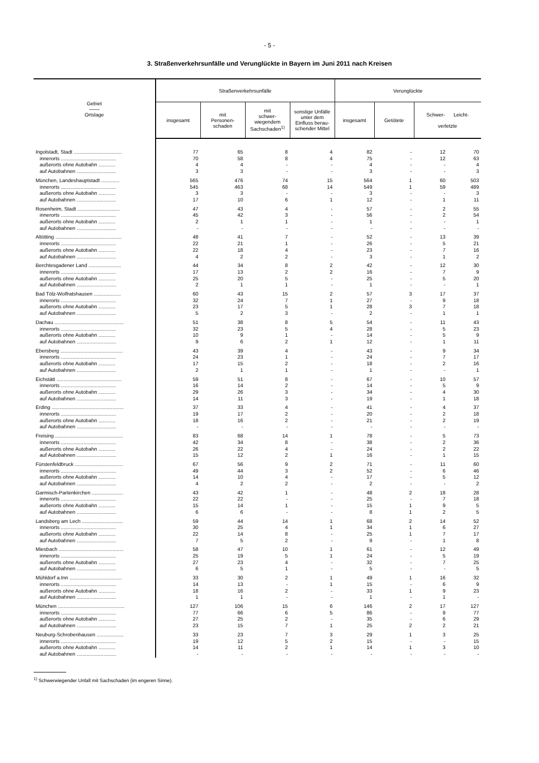- 5 -
3. Straßenverkehrsunfälle und Verunglückte in Bayern im Juni 2011 nach Kreisen
| Gebiet —— Ortslage | Straßenverkehrsunfälle | | | | Verunglückte | | | |
| --- | --- | --- | --- | --- | --- | --- | --- | --- |
| | insgesamt | mit Personen- schaden | mit schwer- wiegendem Sachschaden<sup>1)</sup> | sonstige Unfälle unter dem Einfluss berau- schender Mittel | insgesamt | Getötete | Schwer- Leicht- verletzte | |
| Ingolstadt, Stadt .................................. | 77 | 65 | 8 | 4 | 82 | - | 12 | 70 |
| innerorts ....................................... | 70 | 58 | 8 | 4 | 75 | - | 12 | 63 |
| außerorts ohne Autobahn ............ | 4 | 4 | - | - | 4 | - | - | 4 |
| auf Autobahnen ............................ | 3 | 3 | - | - | 3 | - | - | 3 |
| München, Landeshauptstadt ............. | 565 | 476 | 74 | 15 | 564 | 1 | 60 | 503 |
| innerorts ....................................... | 545 | 463 | 68 | 14 | 549 | 1 | 59 | 489 |
| außerorts ohne Autobahn ............ | 3 | 3 | - | - | 3 | - | - | 3 |
| auf Autobahnen ............................ | 17 | 10 | 6 | 1 | 12 | - | 1 | 11 |
| Rosenheim, Stadt .............................. | 47 | 43 | 4 | - | 57 | - | 2 | 55 |
| innerorts ....................................... | 45 | 42 | 3 | - | 56 | - | 2 | 54 |
| außerorts ohne Autobahn ............ | 2 | 1 | 1 | - | 1 | - | - | 1 |
| auf Autobahnen ............................ | - | - | - | - | - | - | - | - |
| Altötting ............................................... | 48 | 41 | 7 | - | 52 | - | 13 | 39 |
| innerorts ....................................... | 22 | 21 | 1 | - | 26 | - | 5 | 21 |
| außerorts ohne Autobahn ............ | 22 | 18 | 4 | - | 23 | - | 7 | 16 |
| auf Autobahnen ............................ | 4 | 2 | 2 | - | 3 | - | 1 | 2 |
| Berchtesgadener Land ....................... | 44 | 34 | 8 | 2 | 42 | - | 12 | 30 |
| innerorts ....................................... | 17 | 13 | 2 | 2 | 16 | - | 7 | 9 |
| außerorts ohne Autobahn ............ | 25 | 20 | 5 | - | 25 | - | 5 | 20 |
| auf Autobahnen ............................ | 2 | 1 | 1 | - | 1 | - | - | 1 |
| Bad Tölz-Wolfratshausen ................... | 60 | 43 | 15 | 2 | 57 | 3 | 17 | 37 |
| innerorts ....................................... | 32 | 24 | 7 | 1 | 27 | - | 9 | 18 |
| außerorts ohne Autobahn ............ | 23 | 17 | 5 | 1 | 28 | 3 | 7 | 18 |
| auf Autobahnen ............................ | 5 | 2 | 3 | - | 2 | - | 1 | 1 |
| Dachau ................................................. | 51 | 38 | 8 | 5 | 54 | - | 11 | 43 |
| innerorts ....................................... | 32 | 23 | 5 | 4 | 28 | - | 5 | 23 |
| außerorts ohne Autobahn ............ | 10 | 9 | 1 | - | 14 | - | 5 | 9 |
| auf Autobahnen ............................ | 9 | 6 | 2 | 1 | 12 | - | 1 | 11 |
| Ebersberg ............................................ | 43 | 39 | 4 | - | 43 | - | 9 | 34 |
| innerorts ....................................... | 24 | 23 | 1 | - | 24 | - | 7 | 17 |
| außerorts ohne Autobahn ............ | 17 | 15 | 2 | - | 18 | - | 2 | 16 |
| auf Autobahnen ............................ | 2 | 1 | 1 | - | 1 | - | - | 1 |
| Eichstätt .............................................. | 59 | 51 | 8 | - | 67 | - | 10 | 57 |
| innerorts ....................................... | 16 | 14 | 2 | - | 14 | - | 5 | 9 |
| außerorts ohne Autobahn ............ | 29 | 26 | 3 | - | 34 | - | 4 | 30 |
| auf Autobahnen ............................ | 14 | 11 | 3 | - | 19 | - | 1 | 18 |
| Erding ................................................... | 37 | 33 | 4 | - | 41 | - | 4 | 37 |
| innerorts ....................................... | 19 | 17 | 2 | - | 20 | - | 2 | 18 |
| außerorts ohne Autobahn ............ | 18 | 16 | 2 | - | 21 | - | 2 | 19 |
| auf Autobahnen ............................ | - | - | - | - | - | - | - | - |
| Freising ................................................ | 83 | 68 | 14 | 1 | 78 | - | 5 | 73 |
| innerorts ....................................... | 42 | 34 | 8 | - | 38 | - | 2 | 36 |
| außerorts ohne Autobahn ............ | 26 | 22 | 4 | - | 24 | - | 2 | 22 |
| auf Autobahnen ............................ | 15 | 12 | 2 | 1 | 16 | - | 1 | 15 |
| Fürstenfeldbruck .................................. | 67 | 56 | 9 | 2 | 71 | - | 11 | 60 |
| innerorts ....................................... | 49 | 44 | 3 | 2 | 52 | - | 6 | 46 |
| außerorts ohne Autobahn ............ | 14 | 10 | 4 | - | 17 | - | 5 | 12 |
| auf Autobahnen ............................ | 4 | 2 | 2 | - | 2 | - | - | 2 |
| Garmisch-Partenkirchen ...................... | 43 | 42 | 1 | - | 48 | 2 | 18 | 28 |
| innerorts ....................................... | 22 | 22 | - | - | 25 | - | 7 | 18 |
| außerorts ohne Autobahn ............ | 15 | 14 | 1 | - | 15 | 1 | 9 | 5 |
| auf Autobahnen ............................ | 6 | 6 | - | - | 8 | 1 | 2 | 5 |
| Landsberg am Lech ............................. | 59 | 44 | 14 | 1 | 68 | 2 | 14 | 52 |
| innerorts ....................................... | 30 | 25 | 4 | 1 | 34 | 1 | 6 | 27 |
| außerorts ohne Autobahn ............ | 22 | 14 | 8 | - | 25 | 1 | 7 | 17 |
| auf Autobahnen ............................ | 7 | 5 | 2 | - | 9 | - | 1 | 8 |
| Miesbach .............................................. | 58 | 47 | 10 | 1 | 61 | - | 12 | 49 |
| innerorts ....................................... | 25 | 19 | 5 | 1 | 24 | - | 5 | 19 |
| außerorts ohne Autobahn ............ | 27 | 23 | 4 | - | 32 | - | 7 | 25 |
| auf Autobahnen ............................ | 6 | 5 | 1 | - | 5 | - | - | 5 |
| Mühldorf a.Inn ..................................... | 33 | 30 | 2 | 1 | 49 | 1 | 16 | 32 |
| innerorts ....................................... | 14 | 13 | - | 1 | 15 | - | 6 | 9 |
| außerorts ohne Autobahn ............ | 18 | 16 | 2 | - | 33 | 1 | 9 | 23 |
| auf Autobahnen ............................ | 1 | 1 | - | - | 1 | - | 1 | - |
| München ............................................... | 127 | 106 | 15 | 6 | 146 | 2 | 17 | 127 |
| innerorts ....................................... | 77 | 66 | 6 | 5 | 86 | - | 9 | 77 |
| außerorts ohne Autobahn ............ | 27 | 25 | 2 | - | 35 | - | 6 | 29 |
| auf Autobahnen ............................ | 23 | 15 | 7 | 1 | 25 | 2 | 2 | 21 |
| Neuburg-Schrobenhausen ................... | 33 | 23 | 7 | 3 | 29 | 1 | 3 | 25 |
| innerorts ....................................... | 19 | 12 | 5 | 2 | 15 | - | - | 15 |
| außerorts ohne Autobahn ............ | 14 | 11 | 2 | 1 | 14 | 1 | 3 | 10 |
| auf Autobahnen ............................ | - | - | - | - | - | - | - | - |
<sup>1)</sup> Schwerwiegender Unfall mit Sachschaden (im engeren Sinne).